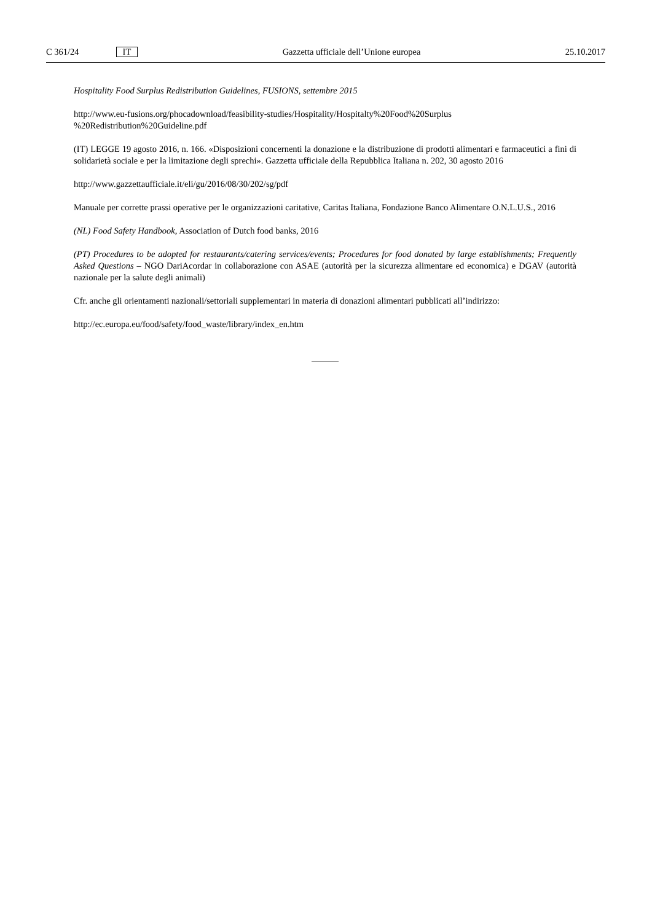C 361/24 IT
Gazzetta ufficiale dell’Unione europea 25.10.2017
Hospitality Food Surplus Redistribution Guidelines, FUSIONS, settembre 2015
http://www.eu-fusions.org/phocadownload/feasibility-studies/Hospitality/Hospitalty%20Food%20Surplus
%20Redistribution%20Guideline.pdf
(IT) LEGGE 19 agosto 2016, n. 166. «Disposizioni concernenti la donazione e la distribuzione di prodotti alimentari e farmaceutici a fini di solidarietà sociale e per la limitazione degli sprechi». Gazzetta ufficiale della Repubblica Italiana n. 202, 30 agosto 2016
http://www.gazzettaufficiale.it/eli/gu/2016/08/30/202/sg/pdf
Manuale per corrette prassi operative per le organizzazioni caritative, Caritas Italiana, Fondazione Banco Alimentare O.N.L.U.S., 2016
(NL) Food Safety Handbook, Association of Dutch food banks, 2016
(PT) Procedures to be adopted for restaurants/catering services/events; Procedures for food donated by large establishments; Frequently Asked Questions – NGO DariAcordar in collaborazione con ASAE (autorità per la sicurezza alimentare ed economica) e DGAV (autorità nazionale per la salute degli animali)
Cfr. anche gli orientamenti nazionali/settoriali supplementari in materia di donazioni alimentari pubblicati all’indirizzo:
http://ec.europa.eu/food/safety/food_waste/library/index_en.htm